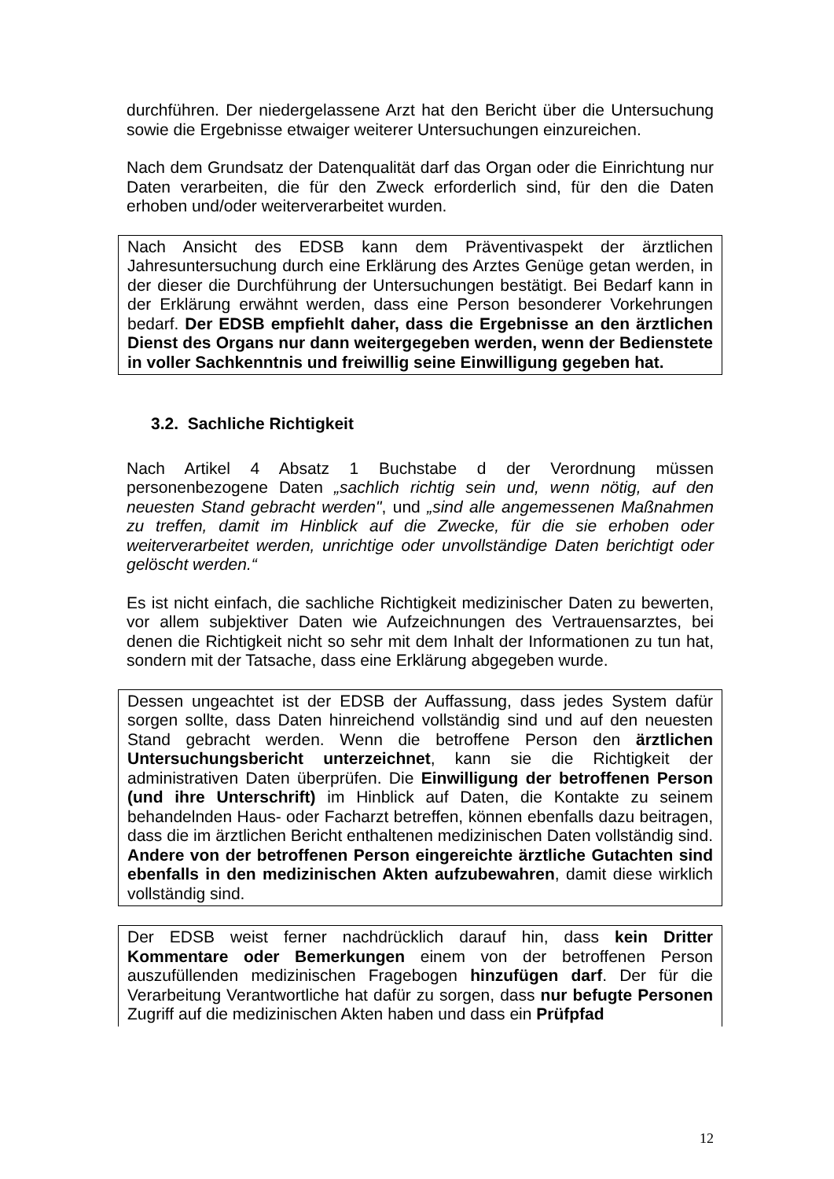durchführen. Der niedergelassene Arzt hat den Bericht über die Untersuchung sowie die Ergebnisse etwaiger weiterer Untersuchungen einzureichen.
Nach dem Grundsatz der Datenqualität darf das Organ oder die Einrichtung nur Daten verarbeiten, die für den Zweck erforderlich sind, für den die Daten erhoben und/oder weiterverarbeitet wurden.
Nach Ansicht des EDSB kann dem Präventivaspekt der ärztlichen Jahresuntersuchung durch eine Erklärung des Arztes Genüge getan werden, in der dieser die Durchführung der Untersuchungen bestätigt. Bei Bedarf kann in der Erklärung erwähnt werden, dass eine Person besonderer Vorkehrungen bedarf. Der EDSB empfiehlt daher, dass die Ergebnisse an den ärztlichen Dienst des Organs nur dann weitergegeben werden, wenn der Bedienstete in voller Sachkenntnis und freiwillig seine Einwilligung gegeben hat.
3.2. Sachliche Richtigkeit
Nach Artikel 4 Absatz 1 Buchstabe d der Verordnung müssen personenbezogene Daten „sachlich richtig sein und, wenn nötig, auf den neuesten Stand gebracht werden", und „sind alle angemessenen Maßnahmen zu treffen, damit im Hinblick auf die Zwecke, für die sie erhoben oder weiterverarbeitet werden, unrichtige oder unvollständige Daten berichtigt oder gelöscht werden.“
Es ist nicht einfach, die sachliche Richtigkeit medizinischer Daten zu bewerten, vor allem subjektiver Daten wie Aufzeichnungen des Vertrauensarztes, bei denen die Richtigkeit nicht so sehr mit dem Inhalt der Informationen zu tun hat, sondern mit der Tatsache, dass eine Erklärung abgegeben wurde.
Dessen ungeachtet ist der EDSB der Auffassung, dass jedes System dafür sorgen sollte, dass Daten hinreichend vollständig sind und auf den neuesten Stand gebracht werden. Wenn die betroffene Person den ärztlichen Untersuchungsbericht unterzeichnet, kann sie die Richtigkeit der administrativen Daten überprüfen. Die Einwilligung der betroffenen Person (und ihre Unterschrift) im Hinblick auf Daten, die Kontakte zu seinem behandelnden Haus- oder Facharzt betreffen, können ebenfalls dazu beitragen, dass die im ärztlichen Bericht enthaltenen medizinischen Daten vollständig sind. Andere von der betroffenen Person eingereichte ärztliche Gutachten sind ebenfalls in den medizinischen Akten aufzubewahren, damit diese wirklich vollständig sind.
Der EDSB weist ferner nachdrücklich darauf hin, dass kein Dritter Kommentare oder Bemerkungen einem von der betroffenen Person auszufüllenden medizinischen Fragebogen hinzufügen darf. Der für die Verarbeitung Verantwortliche hat dafür zu sorgen, dass nur befugte Personen Zugriff auf die medizinischen Akten haben und dass ein Prüfpfad
12